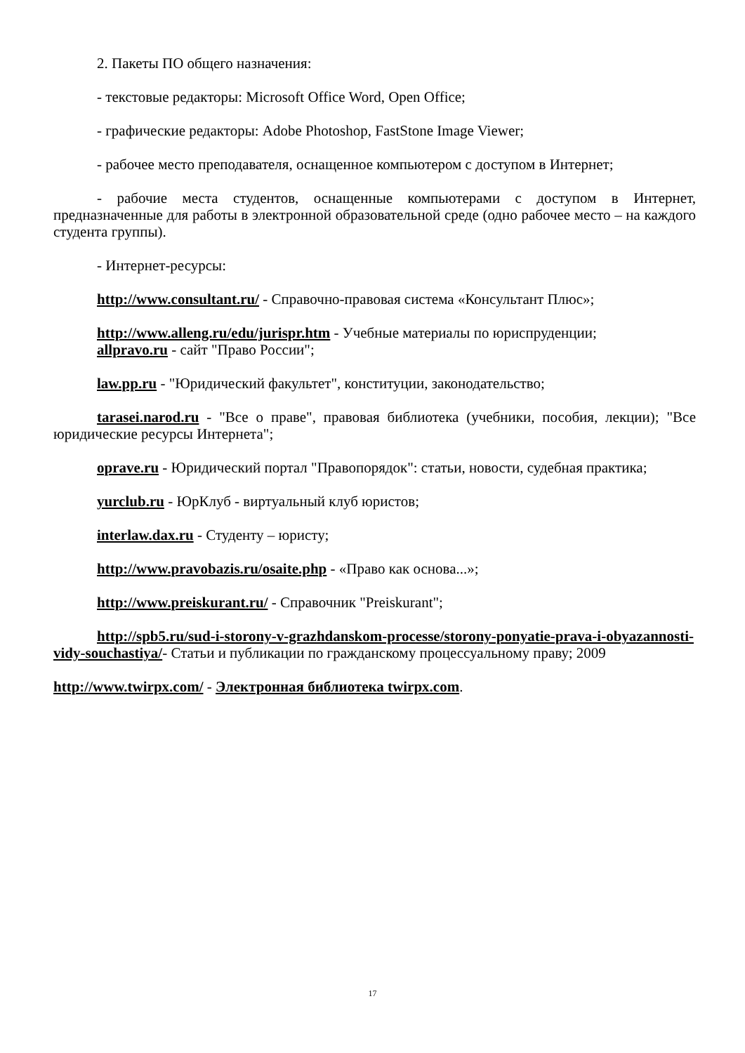2. Пакеты ПО общего назначения:
- текстовые редакторы: Microsoft Office Word, Open Office;
- графические редакторы: Adobe Photoshop, FastStone Image Viewer;
- рабочее место преподавателя, оснащенное компьютером с доступом в Интернет;
- рабочие места студентов, оснащенные компьютерами с доступом в Интернет, предназначенные для работы в электронной образовательной среде (одно рабочее место – на каждого студента группы).
- Интернет-ресурсы:
http://www.consultant.ru/ - Справочно-правовая система «Консультант Плюс»;
http://www.alleng.ru/edu/jurispr.htm - Учебные материалы по юриспруденции;
allpravo.ru - сайт "Право России";
law.pp.ru - "Юридический факультет", конституции, законодательство;
tarasei.narod.ru - "Все о праве", правовая библиотека (учебники, пособия, лекции); "Все юридические ресурсы Интернета";
oprave.ru - Юридический портал "Правопорядок": статьи, новости, судебная практика;
yurclub.ru - ЮрКлуб - виртуальный клуб юристов;
interlaw.dax.ru - Студенту – юристу;
http://www.pravobazis.ru/osaite.php - «Право как основа...»;
http://www.preiskurant.ru/ - Справочник "Preiskurant";
http://spb5.ru/sud-i-storony-v-grazhdanskom-processe/storony-ponyatie-prava-i-obyazannosti-vidy-souchastiya/- Статьи и публикации по гражданскому процессуальному праву; 2009
http://www.twirpx.com/ - Электронная библиотека twirpx.com.
17